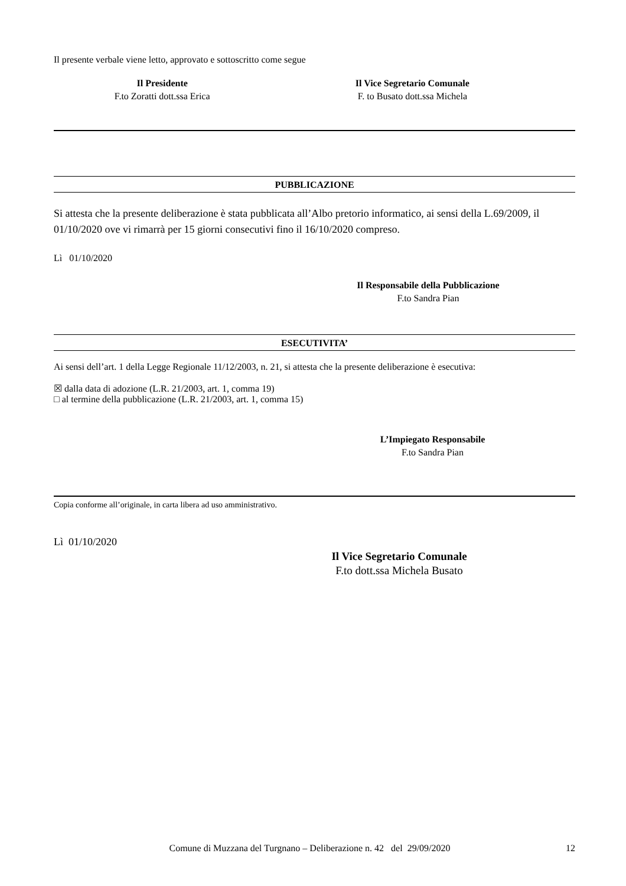Il presente verbale viene letto, approvato e sottoscritto come segue
Il Presidente
F.to Zoratti dott.ssa Erica
Il Vice Segretario Comunale
F. to Busato dott.ssa Michela
PUBBLICAZIONE
Si attesta che la presente deliberazione è stata pubblicata all’Albo pretorio informatico, ai sensi della L.69/2009, il 01/10/2020 ove vi rimarrà per 15 giorni consecutivi fino il 16/10/2020 compreso.
Lì 01/10/2020
Il Responsabile della Pubblicazione
F.to Sandra Pian
ESECUTIVITA’
Ai sensi dell’art. 1 della Legge Regionale 11/12/2003, n. 21, si attesta che la presente deliberazione è esecutiva:
☒ dalla data di adozione (L.R. 21/2003, art. 1, comma 19)
□ al termine della pubblicazione (L.R. 21/2003, art. 1, comma 15)
L’Impiegato Responsabile
F.to Sandra Pian
Copia conforme all’originale, in carta libera ad uso amministrativo.
Lì 01/10/2020
Il Vice Segretario Comunale
F.to dott.ssa Michela Busato
Comune di Muzzana del Turgnano – Deliberazione n. 42 del 29/09/2020 12